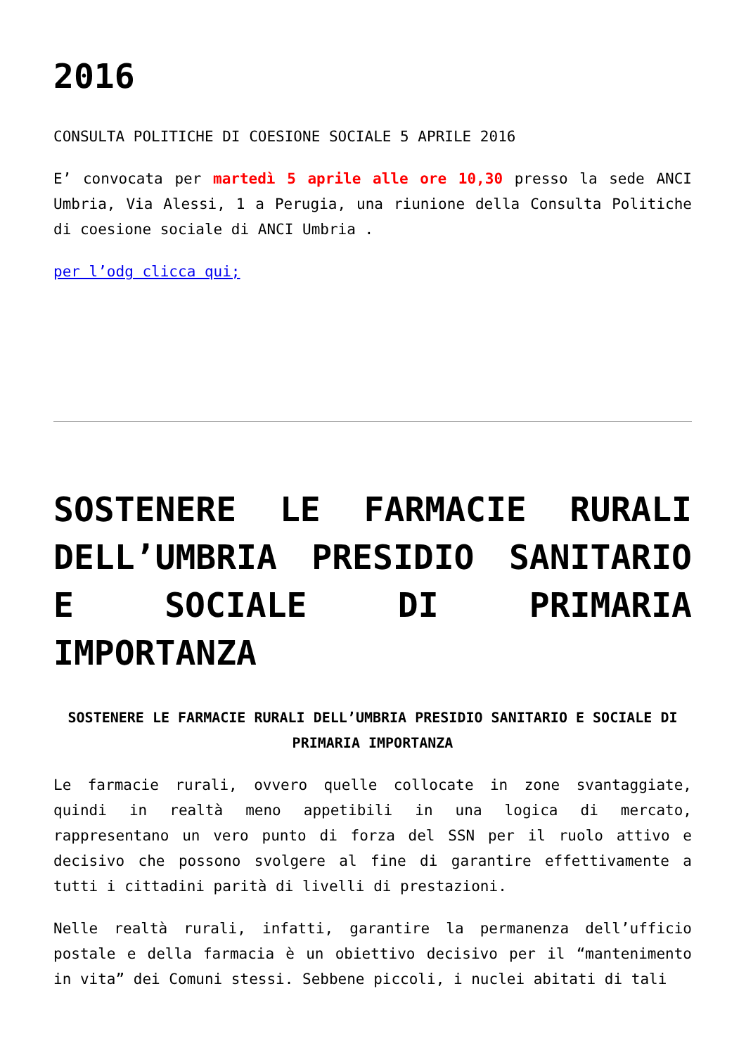2016
CONSULTA POLITICHE DI COESIONE SOCIALE 5 APRILE 2016
E’ convocata per martedì 5 aprile alle ore 10,30 presso la sede ANCI Umbria, Via Alessi, 1 a Perugia, una riunione della Consulta Politiche di coesione sociale di ANCI Umbria .
per l’odg clicca qui;
SOSTENERE LE FARMACIE RURALI DELL’UMBRIA PRESIDIO SANITARIO E SOCIALE DI PRIMARIA IMPORTANZA
SOSTENERE LE FARMACIE RURALI DELL’UMBRIA PRESIDIO SANITARIO E SOCIALE DI PRIMARIA IMPORTANZA
Le farmacie rurali, ovvero quelle collocate in zone svantaggiate, quindi in realtà meno appetibili in una logica di mercato, rappresentano un vero punto di forza del SSN per il ruolo attivo e decisivo che possono svolgere al fine di garantire effettivamente a tutti i cittadini parità di livelli di prestazioni.
Nelle realtà rurali, infatti, garantire la permanenza dell’ufficio postale e della farmacia è un obiettivo decisivo per il “mantenimento in vita” dei Comuni stessi. Sebbene piccoli, i nuclei abitati di tali